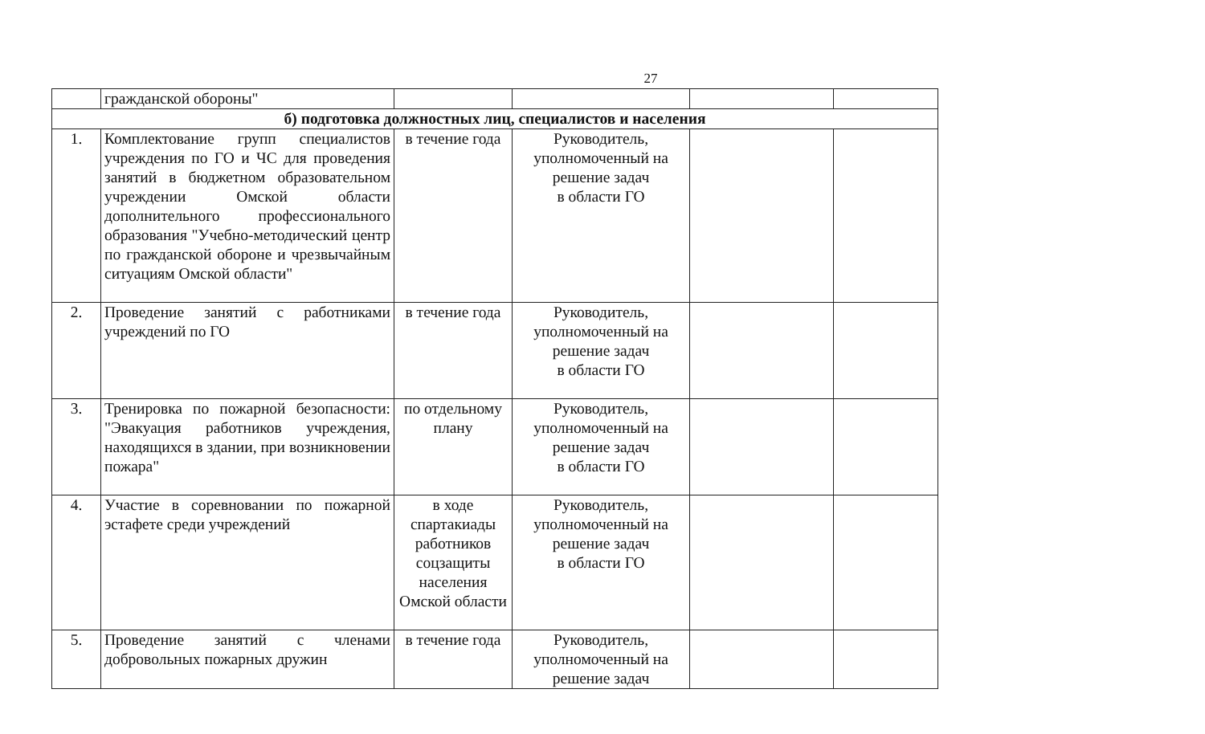27
| | гражданской обороны" | | | | |
| б) подготовка должностных лиц, специалистов и населения | | | | | |
| 1. | Комплектование групп специалистов учреждения по ГО и ЧС для проведения занятий в бюджетном образовательном учреждении Омской области дополнительного профессионального образования "Учебно-методический центр по гражданской обороне и чрезвычайным ситуациям Омской области" | в течение года | Руководитель, уполномоченный на решение задач в области ГО | | |
| 2. | Проведение занятий с работниками учреждений по ГО | в течение года | Руководитель, уполномоченный на решение задач в области ГО | | |
| 3. | Тренировка по пожарной безопасности: "Эвакуация работников учреждения, находящихся в здании, при возникновении пожара" | по отдельному плану | Руководитель, уполномоченный на решение задач в области ГО | | |
| 4. | Участие в соревновании по пожарной эстафете среди учреждений | в ходе спартакиады работников соцзащиты населения Омской области | Руководитель, уполномоченный на решение задач в области ГО | | |
| 5. | Проведение занятий с членами добровольных пожарных дружин | в течение года | Руководитель, уполномоченный на решение задач | | |